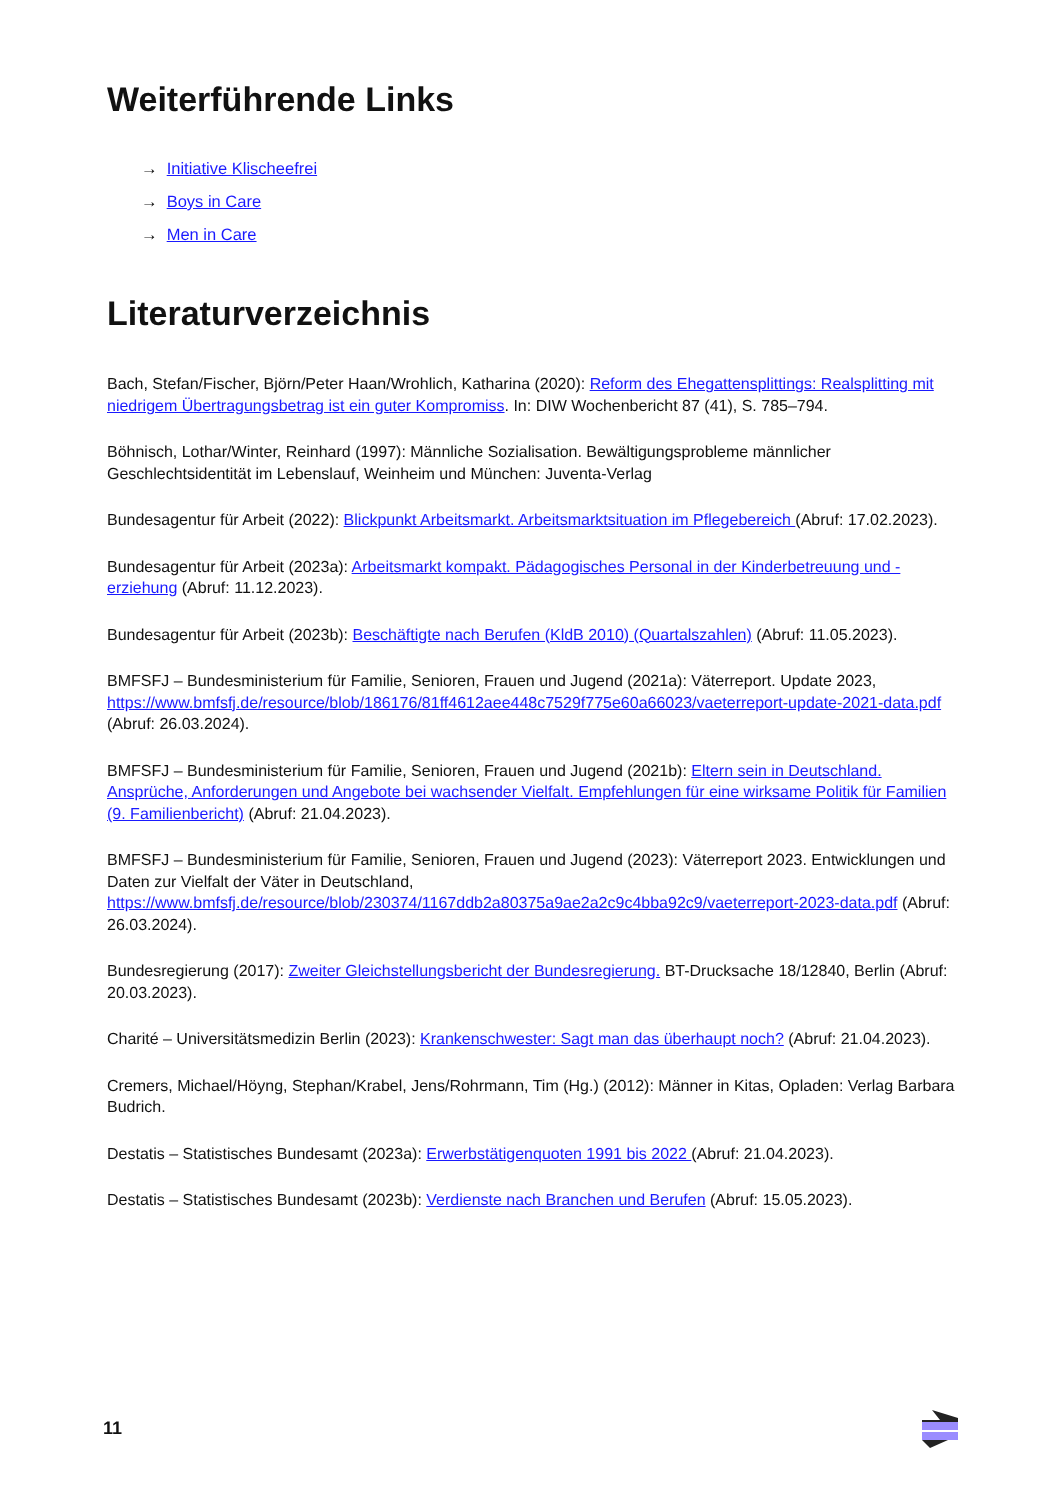Weiterführende Links
→ Initiative Klischeefrei
→ Boys in Care
→ Men in Care
Literaturverzeichnis
Bach, Stefan/Fischer, Björn/Peter Haan/Wrohlich, Katharina (2020): Reform des Ehegattensplittings: Realsplitting mit niedrigem Übertragungsbetrag ist ein guter Kompromiss. In: DIW Wochenbericht 87 (41), S. 785–794.
Böhnisch, Lothar/Winter, Reinhard (1997): Männliche Sozialisation. Bewältigungsprobleme männlicher Geschlechtsidentität im Lebenslauf, Weinheim und München: Juventa-Verlag
Bundesagentur für Arbeit (2022): Blickpunkt Arbeitsmarkt. Arbeitsmarktsituation im Pflegebereich (Abruf: 17.02.2023).
Bundesagentur für Arbeit (2023a): Arbeitsmarkt kompakt. Pädagogisches Personal in der Kinderbetreuung und -erziehung (Abruf: 11.12.2023).
Bundesagentur für Arbeit (2023b): Beschäftigte nach Berufen (KldB 2010) (Quartalszahlen) (Abruf: 11.05.2023).
BMFSFJ – Bundesministerium für Familie, Senioren, Frauen und Jugend (2021a): Väterreport. Update 2023, https://www.bmfsfj.de/resource/blob/186176/81ff4612aee448c7529f775e60a66023/vaeterreport-update-2021-data.pdf (Abruf: 26.03.2024).
BMFSFJ – Bundesministerium für Familie, Senioren, Frauen und Jugend (2021b): Eltern sein in Deutschland. Ansprüche, Anforderungen und Angebote bei wachsender Vielfalt. Empfehlungen für eine wirksame Politik für Familien (9. Familienbericht) (Abruf: 21.04.2023).
BMFSFJ – Bundesministerium für Familie, Senioren, Frauen und Jugend (2023): Väterreport 2023. Entwicklungen und Daten zur Vielfalt der Väter in Deutschland, https://www.bmfsfj.de/resource/blob/230374/1167ddb2a80375a9ae2a2c9c4bba92c9/vaeterreport-2023-data.pdf (Abruf: 26.03.2024).
Bundesregierung (2017): Zweiter Gleichstellungsbericht der Bundesregierung. BT-Drucksache 18/12840, Berlin (Abruf: 20.03.2023).
Charité – Universitätsmedizin Berlin (2023): Krankenschwester: Sagt man das überhaupt noch? (Abruf: 21.04.2023).
Cremers, Michael/Höyng, Stephan/Krabel, Jens/Rohrmann, Tim (Hg.) (2012): Männer in Kitas, Opladen: Verlag Barbara Budrich.
Destatis – Statistisches Bundesamt (2023a): Erwerbstätigenquoten 1991 bis 2022 (Abruf: 21.04.2023).
Destatis – Statistisches Bundesamt (2023b): Verdienste nach Branchen und Berufen (Abruf: 15.05.2023).
11